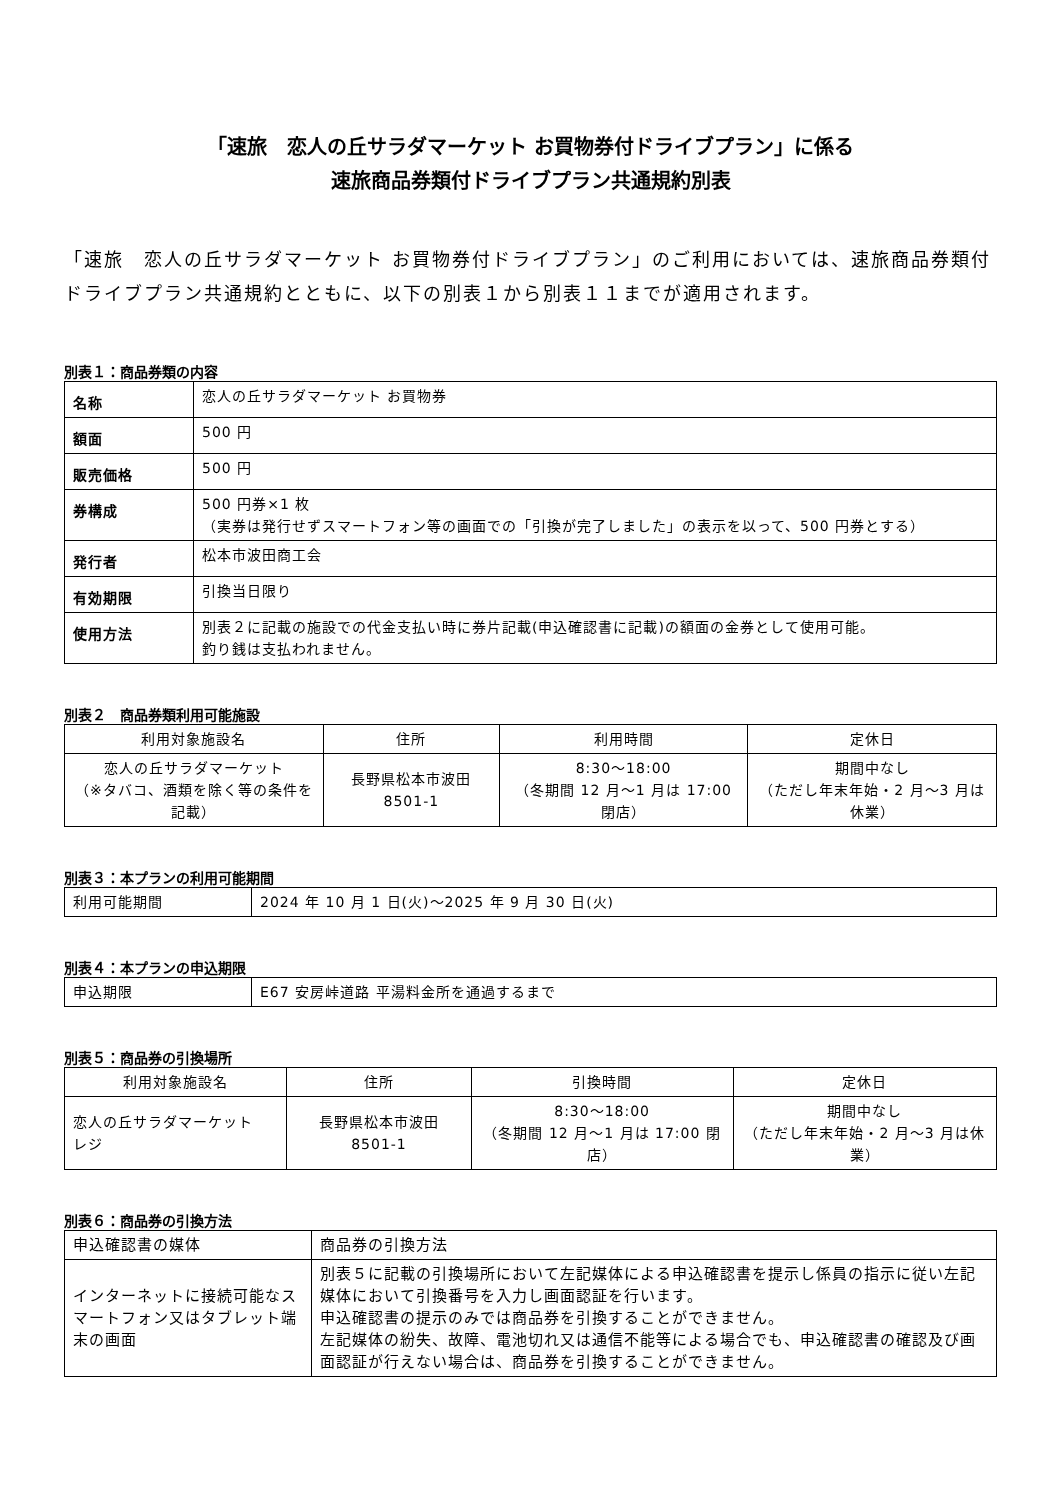「速旅　恋人の丘サラダマーケット お買物券付ドライブプラン」に係る
速旅商品券類付ドライブプラン共通規約別表
「速旅　恋人の丘サラダマーケット お買物券付ドライブプラン」のご利用においては、速旅商品券類付ドライブプラン共通規約とともに、以下の別表１から別表１１までが適用されます。
別表１：商品券類の内容
| 名称 | 恋人の丘サラダマーケット お買物券 |
| 額面 | 500 円 |
| 販売価格 | 500 円 |
| 券構成 | 500 円券×1 枚 （実券は発行せずスマートフォン等の画面での「引換が完了しました」の表示を以って、500 円券とする） |
| 発行者 | 松本市波田商工会 |
| 有効期限 | 引換当日限り |
| 使用方法 | 別表２に記載の施設での代金支払い時に券片記載(申込確認書に記載)の額面の金券として使用可能。 釣り銭は支払われません。 |
別表２　商品券類利用可能施設
| 利用対象施設名 | 住所 | 利用時間 | 定休日 |
| --- | --- | --- | --- |
| 恋人の丘サラダマーケット （※タバコ、酒類を除く等の条件を記載） | 長野県松本市波田 8501-1 | 8:30～18:00 （冬期間 12 月～1 月は 17:00 閉店） | 期間中なし （ただし年末年始・2 月～3 月は休業） |
別表３：本プランの利用可能期間
| 利用可能期間 | 2024 年 10 月 1 日(火)～2025 年 9 月 30 日(火) |
別表４：本プランの申込期限
| 申込期限 | E67 安房峠道路 平湯料金所を通過するまで |
別表５：商品券の引換場所
| 利用対象施設名 | 住所 | 引換時間 | 定休日 |
| --- | --- | --- | --- |
| 恋人の丘サラダマーケット レジ | 長野県松本市波田 8501-1 | 8:30～18:00 （冬期間 12 月～1 月は 17:00 閉店） | 期間中なし （ただし年末年始・2 月～3 月は休業） |
別表６：商品券の引換方法
| 申込確認書の媒体 | 商品券の引換方法 |
| インターネットに接続可能なスマートフォン又はタブレット端末の画面 | 別表５に記載の引換場所において左記媒体による申込確認書を提示し係員の指示に従い左記媒体において引換番号を入力し画面認証を行います。 申込確認書の提示のみでは商品券を引換することができません。 左記媒体の紛失、故障、電池切れ又は通信不能等による場合でも、申込確認書の確認及び画面認証が行えない場合は、商品券を引換することができません。 |